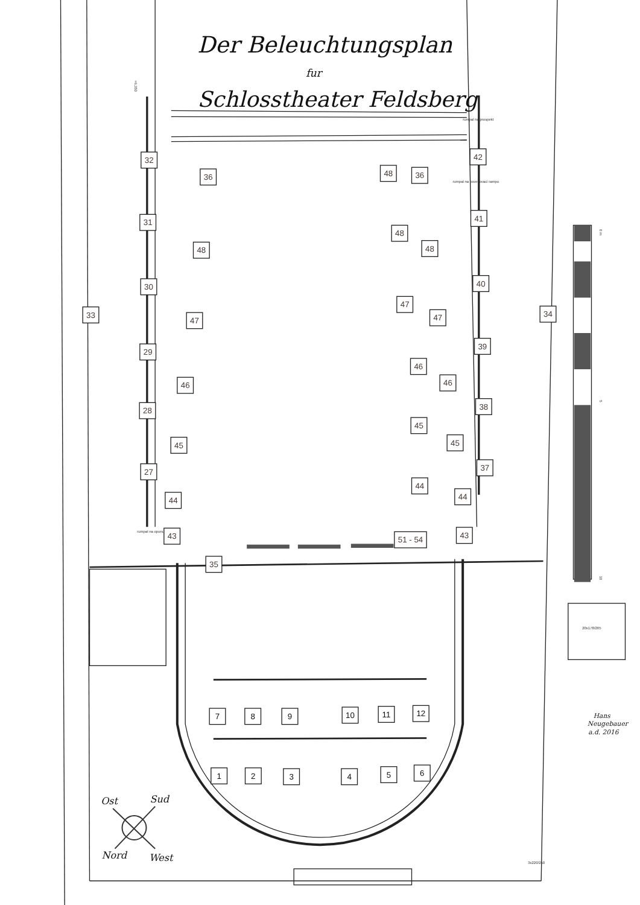Der Beleuchtungsplan
fur
Schlosstheater Feldsberg
+6,350
rumpal na prospekt
rumpal na osvetlovaci rampu
rumpal na oponu
32
36
31
48
30
33
47
29
46
28
45
27
44
43
35
42
48
36
41
48
48
40
47
47
34
39
46
46
38
45
45
37
44
44
43
51 - 54
7
8
9
10
11
12
1
2
3
4
5
6
0 m
5
10
20x178/265
3x220/250
Hans
Neugebauer
a.d. 2016
Ost
Sud
Nord
West